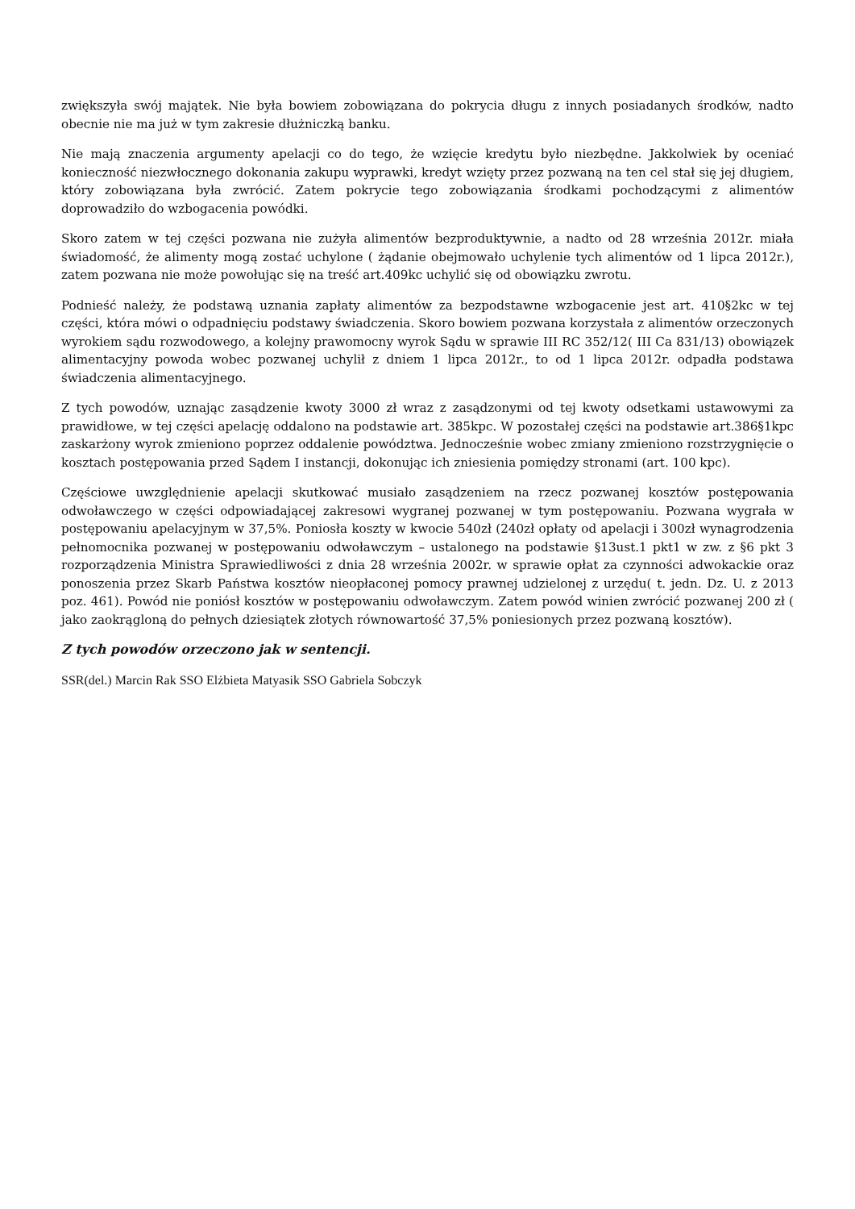zwiększyła swój majątek. Nie była bowiem zobowiązana do pokrycia długu z innych posiadanych środków, nadto obecnie nie ma już w tym zakresie dłużniczką banku.
Nie mają znaczenia argumenty apelacji co do tego, że wzięcie kredytu było niezbędne. Jakkolwiek by oceniać konieczność niezwłocznego dokonania zakupu wyprawki, kredyt wzięty przez pozwaną na ten cel stał się jej długiem, który zobowiązana była zwrócić. Zatem pokrycie tego zobowiązania środkami pochodzącymi z alimentów doprowadziło do wzbogacenia powódki.
Skoro zatem w tej części pozwana nie zużyła alimentów bezproduktywnie, a nadto od 28 września 2012r. miała świadomość, że alimenty mogą zostać uchylone ( żądanie obejmowało uchylenie tych alimentów od 1 lipca 2012r.), zatem pozwana nie może powołując się na treść art.409kc uchylić się od obowiązku zwrotu.
Podnieść należy, że podstawą uznania zapłaty alimentów za bezpodstawne wzbogacenie jest art. 410§2kc w tej części, która mówi o odpadnięciu podstawy świadczenia. Skoro bowiem pozwana korzystała z alimentów orzeczonych wyrokiem sądu rozwodowego, a kolejny prawomocny wyrok Sądu w sprawie III RC 352/12( III Ca 831/13) obowiązek alimentacyjny powoda wobec pozwanej uchylił z dniem 1 lipca 2012r., to od 1 lipca 2012r. odpadła podstawa świadczenia alimentacyjnego.
Z tych powodów, uznając zasądzenie kwoty 3000 zł wraz z zasądzonymi od tej kwoty odsetkami ustawowymi za prawidłowe, w tej części apelację oddalono na podstawie art. 385kpc. W pozostałej części na podstawie art.386§1kpc zaskarżony wyrok zmieniono poprzez oddalenie powództwa. Jednocześnie wobec zmiany zmieniono rozstrzygnięcie o kosztach postępowania przed Sądem I instancji, dokonując ich zniesienia pomiędzy stronami (art. 100 kpc).
Częściowe uwzględnienie apelacji skutkować musiało zasądzeniem na rzecz pozwanej kosztów postępowania odwoławczego w części odpowiadającej zakresowi wygranej pozwanej w tym postępowaniu. Pozwana wygrała w postępowaniu apelacyjnym w 37,5%. Poniosła koszty w kwocie 540zł (240zł opłaty od apelacji i 300zł wynagrodzenia pełnomocnika pozwanej w postępowaniu odwoławczym – ustalonego na podstawie §13ust.1 pkt1 w zw. z §6 pkt 3 rozporządzenia Ministra Sprawiedliwości z dnia 28 września 2002r. w sprawie opłat za czynności adwokackie oraz ponoszenia przez Skarb Państwa kosztów nieopłaconej pomocy prawnej udzielonej z urzędu( t. jedn. Dz. U. z 2013 poz. 461). Powód nie poniósł kosztów w postępowaniu odwoławczym. Zatem powód winien zwrócić pozwanej 200 zł ( jako zaokrągloną do pełnych dziesiątek złotych równowartość 37,5% poniesionych przez pozwaną kosztów).
Z tych powodów orzeczono jak w sentencji.
SSR(del.) Marcin Rak SSO Elżbieta Matyasik SSO Gabriela Sobczyk